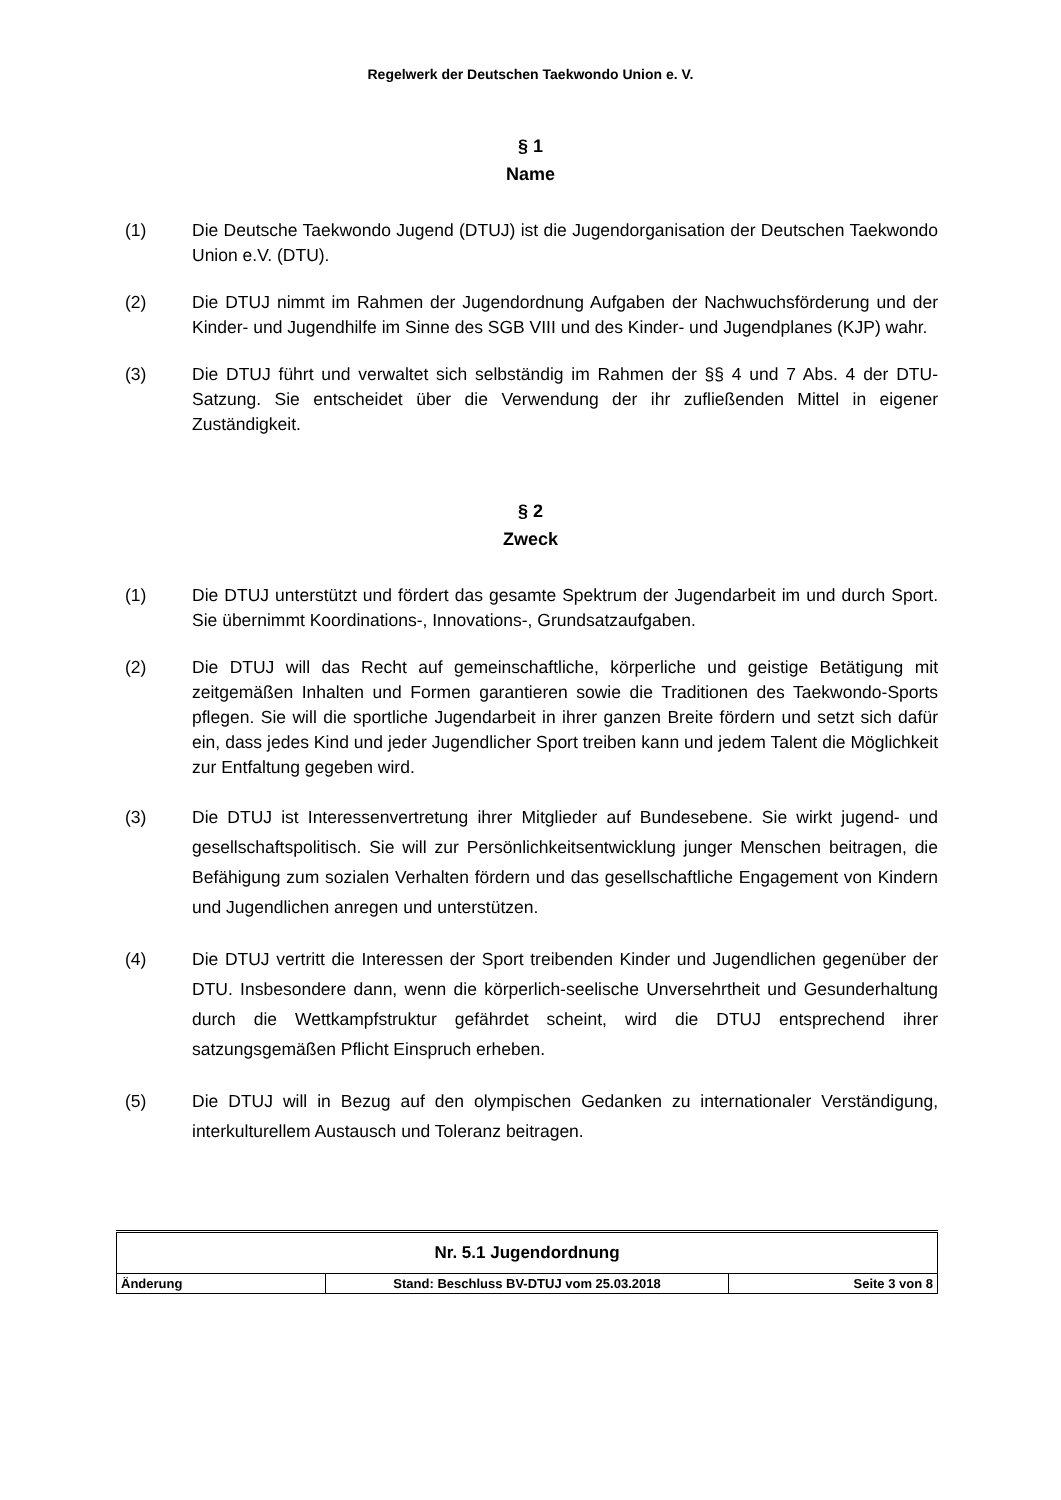Regelwerk der Deutschen Taekwondo Union e. V.
§ 1
Name
(1) Die Deutsche Taekwondo Jugend (DTUJ) ist die Jugendorganisation der Deutschen Taekwondo Union e.V. (DTU).
(2) Die DTUJ nimmt im Rahmen der Jugendordnung Aufgaben der Nachwuchs­förderung und der Kinder- und Jugendhilfe im Sinne des SGB VIII und des Kinder- und Jugendplanes (KJP) wahr.
(3) Die DTUJ führt und verwaltet sich selbständig im Rahmen der §§ 4 und 7 Abs. 4 der DTU-Satzung. Sie entscheidet über die Verwendung der ihr zufließenden Mittel in eigener Zuständigkeit.
§ 2
Zweck
(1) Die DTUJ unterstützt und fördert das gesamte Spektrum der Jugendarbeit im und durch Sport. Sie übernimmt Koordinations-, Innovations-, Grundsatz­aufgaben.
(2) Die DTUJ will das Recht auf gemeinschaftliche, körperliche und geistige Betätigung mit zeitgemäßen Inhalten und Formen garantieren sowie die Traditionen des Taekwondo-Sports pflegen. Sie will die sportliche Jugend­arbeit in ihrer ganzen Breite fördern und setzt sich dafür ein, dass jedes Kind und jeder Jugendlicher Sport treiben kann und jedem Talent die Möglichkeit zur Entfaltung gegeben wird.
(3) Die DTUJ ist Interessenvertretung ihrer Mitglieder auf Bundesebene. Sie wirkt jugend- und gesellschaftspolitisch. Sie will zur Persönlichkeitsentwicklung junger Menschen beitragen, die Befähigung zum sozialen Verhalten fördern und das gesellschaftliche Engagement von Kindern und Jugendlichen anregen und unterstützen.
(4) Die DTUJ vertritt die Interessen der Sport treibenden Kinder und Jugendlichen gegenüber der DTU. Insbesondere dann, wenn die körperlich-seelische Unversehrtheit und Gesunderhaltung durch die Wettkampfstruktur gefährdet scheint, wird die DTUJ entsprechend ihrer satzungsgemäßen Pflicht Einspruch erheben.
(5) Die DTUJ will in Bezug auf den olympischen Gedanken zu internationaler Verständigung, interkulturellem Austausch und Toleranz beitragen.
| Nr. 5.1 Jugendordnung | | |
| Änderung | Stand: Beschluss BV-DTUJ vom 25.03.2018 | Seite 3 von 8 |